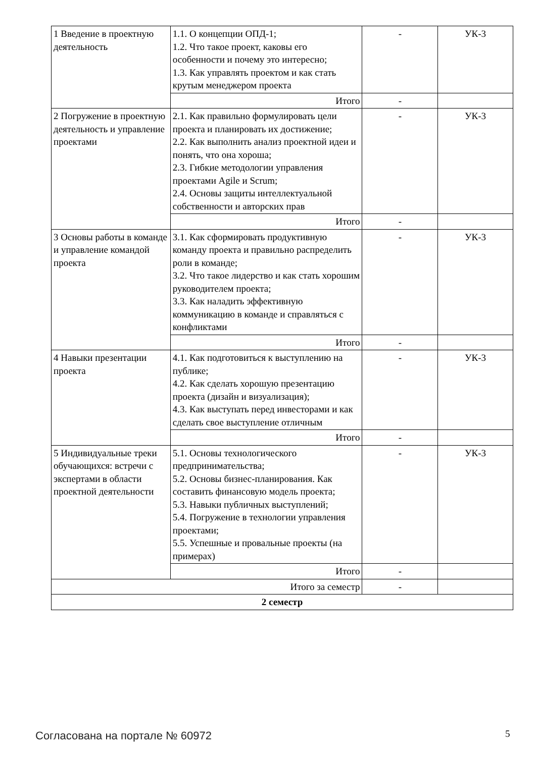| 1 Введение в проектную деятельность | 1.1. О концепции ОПД-1; 1.2. Что такое проект, каковы его особенности и почему это интересно; 1.3. Как управлять проектом и как стать крутым менеджером проекта | - | УК-3 |
| | Итого | - | |
| 2 Погружение в проектную деятельность и управление проектами | 2.1. Как правильно формулировать цели проекта и планировать их достижение; 2.2. Как выполнить анализ проектной идеи и понять, что она хороша; 2.3. Гибкие методологии управления проектами Agile и Scrum; 2.4. Основы защиты интеллектуальной собственности и авторских прав | - | УК-3 |
| | Итого | - | |
| 3 Основы работы в команде и управление командой проекта | 3.1. Как сформировать продуктивную команду проекта и правильно распределить роли в команде; 3.2. Что такое лидерство и как стать хорошим руководителем проекта; 3.3. Как наладить эффективную коммуникацию в команде и справляться с конфликтами | - | УК-3 |
| | Итого | - | |
| 4 Навыки презентации проекта | 4.1. Как подготовиться к выступлению на публике; 4.2. Как сделать хорошую презентацию проекта (дизайн и визуализация); 4.3. Как выступать перед инвесторами и как сделать свое выступление отличным | - | УК-3 |
| | Итого | - | |
| 5 Индивидуальные треки обучающихся: встречи с экспертами в области проектной деятельности | 5.1. Основы технологического предпринимательства; 5.2. Основы бизнес-планирования. Как составить финансовую модель проекта; 5.3. Навыки публичных выступлений; 5.4. Погружение в технологии управления проектами; 5.5. Успешные и провальные проекты (на примерах) | - | УК-3 |
| | Итого | - | |
| Итого за семестр | | - | |
| 2 семестр | | | |
Согласована на портале № 60972 5